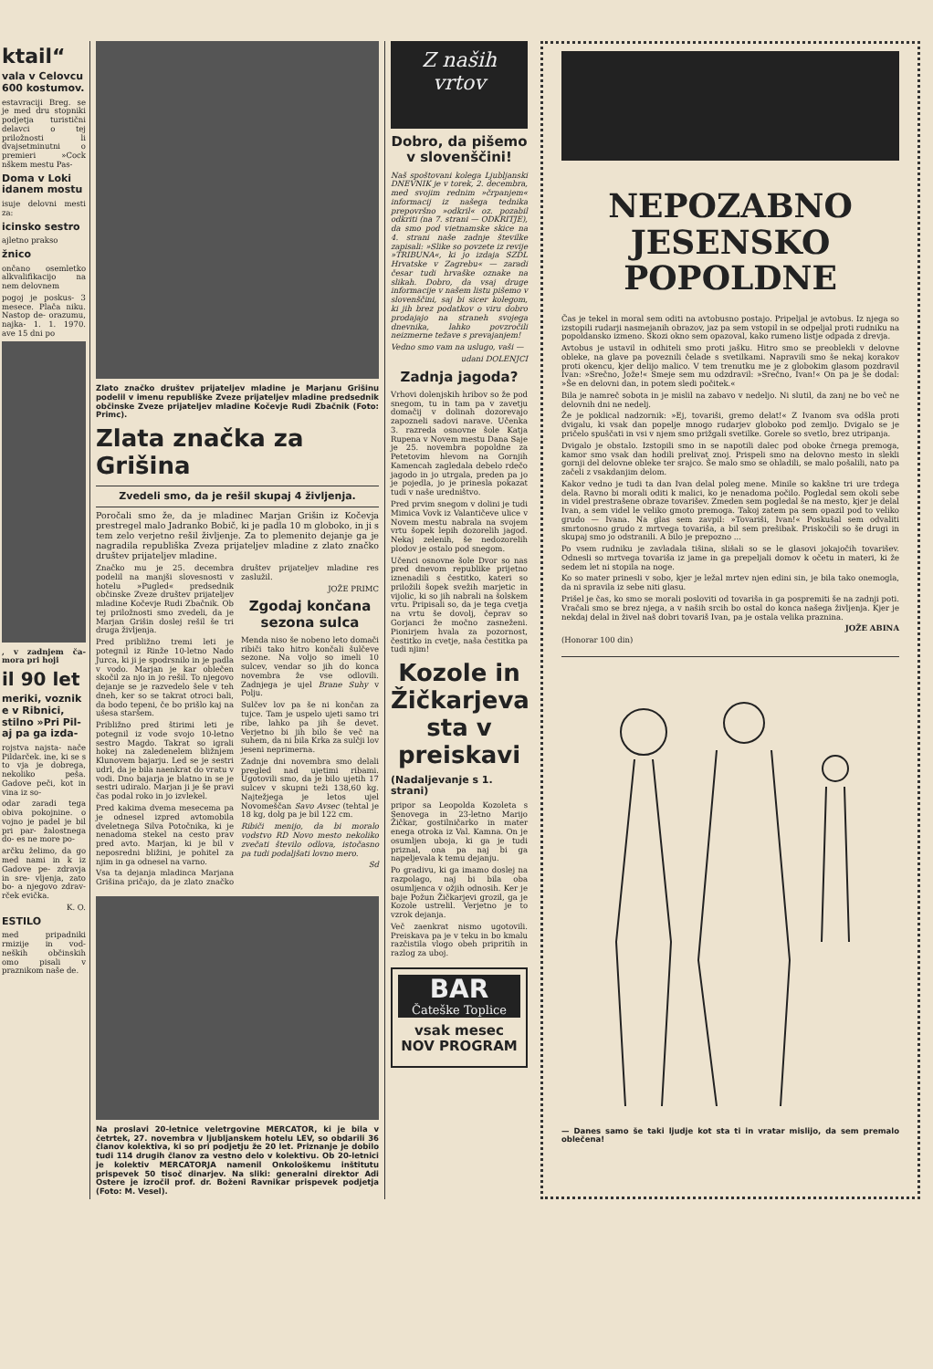ktail“
vala v Celovcu 600 kostumov.
estavraciji Breg. se je med dru stopniki podjetja turistični delavci o tej priložnosti li dvajsetminutni o premieri »Cock nškem mestu Pas-
Doma v Loki idanem mostu
isuje delovni mesti za:
icinsko sestro
ajletno prakso
žnico
ončano osemletko alkvalifikacijo na nem delovnem
pogoj je poskus- 3 mesece. Plača niku. Nastop de- orazumu, najka- 1. 1. 1970. ave 15 dni po
, v zadnjem ča- mora pri hoji
il 90 let
meriki, voznik e v Ribnici, stilno »Pri Pil- aj pa ga izda-
rojstva najsta- nače Pildarček. ine, ki se s to vja je dobrega, nekoliko peša. Gadove peči, kot in vina iz so-
odar zaradi tega obiva pokojnine. o vojno je padel je bil pri par- žalostnega do- es ne more po-
arčku želimo, da go med nami in k iz Gadove pe- zdravja in sre- vljenja, zato bo- a njegovo zdrav- rček evička.
K. O.
ESTILO
med pripadniki rmizije in vod- neških občinskih omo pisali v praznikom naše de.
Zlato značko društev prijateljev mladine je Marjanu Grišinu podelil v imenu republiške Zveze prijateljev mladine predsednik občinske Zveze prijateljev mladine Kočevje Rudi Zbačnik (Foto: Primc).
Zlata značka za Grišina
Zvedeli smo, da je rešil skupaj 4 življenja.
Poročali smo že, da je mladinec Marjan Grišin iz Kočevja prestregel malo Jadranko Bobič, ki je padla 10 m globoko, in ji s tem zelo verjetno rešil življenje. Za to plemenito dejanje ga je nagradila republiška Zveza prijateljev mladine z zlato značko društev prijateljev mladine.
Značko mu je 25. decembra podelil na manjši slovesnosti v hotelu »Pugled« predsednik občinske Zveze društev prijateljev mladine Kočevje Rudi Zbačnik. Ob tej priložnosti smo zvedeli, da je Marjan Grišin doslej rešil še tri druga življenja.
Pred približno tremi leti je potegnil iz Rinže 10-letno Nado Jurca, ki ji je spodrsnilo in je padla v vodo. Marjan je kar oblečen skočil za njo in jo rešil. To njegovo dejanje se je razvedelo šele v teh dneh, ker so se takrat otroci bali, da bodo tepeni, če bo prišlo kaj na ušesa staršem.
Približno pred štirimi leti je potegnil iz vode svojo 10-letno sestro Magdo. Takrat so igrali hokej na zaledenelem bližnjem Klunovem bajarju. Led se je sestri udrl, da je bila naenkrat do vratu v vodi. Dno bajarja je blatno in se je sestri udiralo. Marjan ji je še pravi čas podal roko in jo izvlekel.
Pred kakima dvema mesecema pa je odnesel izpred avtomobila dveletnega Silva Potočnika, ki je nenadoma stekel na cesto prav pred avto. Marjan, ki je bil v neposredni bližini, je pohitel za njim in ga odnesel na varno.
Vsa ta dejanja mladinca Marjana Grišina pričajo, da je zlato značko društev prijateljev mladine res zaslužil.
JOŽE PRIMC
Zgodaj končana sezona sulca
Menda niso še nobeno leto domači ribiči tako hitro končali šulčeve sezone. Na voljo so imeli 10 sulcev, vendar so jih do konca novembra že vse odlovili. Zadnjega je ujel Brane Suhy v Polju.
Sulčev lov pa še ni končan za tujce. Tam je uspelo ujeti samo tri ribe, lahko pa jih še devet. Verjetno bi jih bilo še več na suhem, da ni bila Krka za sulčji lov jeseni neprimerna.
Zadnje dni novembra smo delali pregled nad ujetimi ribami. Ugotovili smo, da je bilo ujetih 17 sulcev v skupni teži 138,60 kg. Najtežjega je letos ujel Novomeščan Savo Avsec (tehtal je 18 kg, dolg pa je bil 122 cm.
Ribiči menijo, da bi moralo vodstvo RD Novo mesto nekoliko zvečati število odlova, istočasno pa tudi podaljšati lovno mero.
Sd
Na proslavi 20-letnice veletrgovine MERCATOR, ki je bila v četrtek, 27. novembra v ljubljanskem hotelu LEV, so obdarili 36 članov kolektiva, ki so pri podjetju že 20 let. Priznanje je dobilo tudi 114 drugih članov za vestno delo v kolektivu. Ob 20-letnici je kolektiv MERCATORJA namenil Onkološkemu inštitutu prispevek 50 tisoč dinarjev. Na sliki: generalni direktor Adi Ostere je izročil prof. dr. Boženi Ravnikar prispevek podjetja (Foto: M. Vesel).
Z naših vrtov
Dobro, da pišemo v slovenščini!
Naš spoštovani kolega Ljubljanski DNEVNIK je v torek, 2. decembra, med svojim rednim »črpanjem« informacij iz našega tednika prepovršno »odkril« oz. pozabil odkriti (na 7. strani — ODKRITJE), da smo pod vietnamske skice na 4. strani naše zadnje številke zapisali: »Slike so povzete iz revije »TRIBUNA«, ki jo izdaja SZDL Hrvatske v Zagrebu« — zaradi česar tudi hrvaške oznake na slikah. Dobro, da vsaj druge informacije v našem listu pišemo v slovenščini, saj bi sicer kolegom, ki jih brez podatkov o viru dobro prodajajo na straneh svojega dnevnika, lahko povzročili neizmerne težave s prevajanjem!
Vedno smo vam na uslugo, vaši —
udani DOLENJCI
Zadnja jagoda?
Vrhovi dolenjskih hribov so že pod snegom, tu in tam pa v zavetju domačij v dolinah dozorevajo zapozneli sadovi narave. Učenka 3. razreda osnovne šole Katja Rupena v Novem mestu Dana Saje je 25. novembra popoldne za Petetovim hlevom na Gornjih Kamencah zagledala debelo rdečo jagodo in jo utrgala, preden pa jo je pojedla, jo je prinesla pokazat tudi v naše uredništvo.
Pred prvim snegom v dolini je tudi Mimica Vovk iz Valantičeve ulice v Novem mestu nabrala na svojem vrtu šopek lepih dozorelih jagod. Nekaj zelenih, še nedozorelih plodov je ostalo pod snegom.
Učenci osnovne šole Dvor so nas pred dnevom republike prijetno iznenadili s čestitko, kateri so priložili šopek svežih marjetic in vijolic, ki so jih nabrali na šolskem vrtu. Pripisali so, da je tega cvetja na vrtu še dovolj, čeprav so Gorjanci že močno zasneženi. Pionirjem hvala za pozornost, čestitko in cvetje, naša čestitka pa tudi njim!
Kozole in Žičkarjeva sta v preiskavi
(Nadaljevanje s 1. strani)
pripor sa Leopolda Kozoleta s Senovega in 23-letno Marijo Žičkar, gostilničarko in mater enega otroka iz Val. Kamna. On je osumljen uboja, ki ga je tudi priznal, ona pa naj bi ga napeljevala k temu dejanju.
Po gradivu, ki ga imamo doslej na razpolago, naj bi bila oba osumljenca v ožjih odnosih. Ker je baje Požun Žičkarjevi grozil, ga je Kozole ustrelil. Verjetno je to vzrok dejanja.
Več zaenkrat nismo ugotovili. Preiskava pa je v teku in bo kmalu razčistila vlogo obeh pripritih in razlog za uboj.
BAR
Čateške Toplice
vsak mesec NOV PROGRAM
NEPOZABNO
JESENSKO POPOLDNE
Čas je tekel in moral sem oditi na avtobusno postajo. Pripeljal je avtobus. Iz njega so izstopili rudarji nasmejanih obrazov, jaz pa sem vstopil in se odpeljal proti rudniku na popoldansko izmeno. Skozi okno sem opazoval, kako rumeno listje odpada z drevja.
Avtobus je ustavil in odhiteli smo proti jašku. Hitro smo se preoblekli v delovne obleke, na glave pa poveznili čelade s svetilkami. Napravili smo še nekaj korakov proti okencu, kjer delijo malico. V tem trenutku me je z globokim glasom pozdravil Ivan: »Srečno, Jože!« Smeje sem mu odzdravil: »Srečno, Ivan!« On pa je še dodal: »Še en delovni dan, in potem sledi počitek.«
Bila je namreč sobota in je mislil na zabavo v nedeljo. Ni slutil, da zanj ne bo več ne delovnih dni ne nedelj.
Že je poklical nadzornik: »Ej, tovariši, gremo delat!« Z Ivanom sva odšla proti dvigalu, ki vsak dan popelje mnogo rudarjev globoko pod zemljo. Dvigalo se je pričelo spuščati in vsi v njem smo prižgali svetilke. Gorele so svetlo, brez utripanja.
Dvigalo je obstalo. Izstopili smo in se napotili dalec pod oboke črnega premoga, kamor smo vsak dan hodili prelivat znoj. Prispeli smo na delovno mesto in slekli gornji del delovne obleke ter srajco. Še malo smo se ohladili, se malo pošalili, nato pa začeli z vsakdanjim delom.
Kakor vedno je tudi ta dan Ivan delal poleg mene. Minile so kakšne tri ure trdega dela. Ravno bi morali oditi k malici, ko je nenadoma počilo. Pogledal sem okoli sebe in videl prestrašene obraze tovarišev. Zmeden sem pogledal še na mesto, kjer je delal Ivan, a sem videl le veliko gmoto premoga. Takoj zatem pa sem opazil pod to veliko grudo — Ivana. Na glas sem zavpil: »Tovariši, Ivan!« Poskušal sem odvaliti smrtonosno grudo z mrtvega tovariša, a bil sem prešibak. Priskočili so še drugi in skupaj smo jo odstranili. A bilo je prepozno ...
Po vsem rudniku je zavladala tišina, slišali so se le glasovi jokajočih tovarišev. Odnesli so mrtvega tovariša iz jame in ga prepeljali domov k očetu in materi, ki že sedem let ni stopila na noge.
Ko so mater prinesli v sobo, kjer je ležal mrtev njen edini sin, je bila tako onemogla, da ni spravila iz sebe niti glasu.
Prišel je čas, ko smo se morali posloviti od tovariša in ga pospremiti še na zadnji poti. Vračali smo se brez njega, a v naših srcih bo ostal do konca našega življenja. Kjer je nekdaj delal in živel naš dobri tovariš Ivan, pa je ostala velika praznina.
JOŽE ABINA
(Honorar 100 din)
— Danes samo še taki ljudje kot sta ti in vratar mislijo, da sem premalo oblečena!